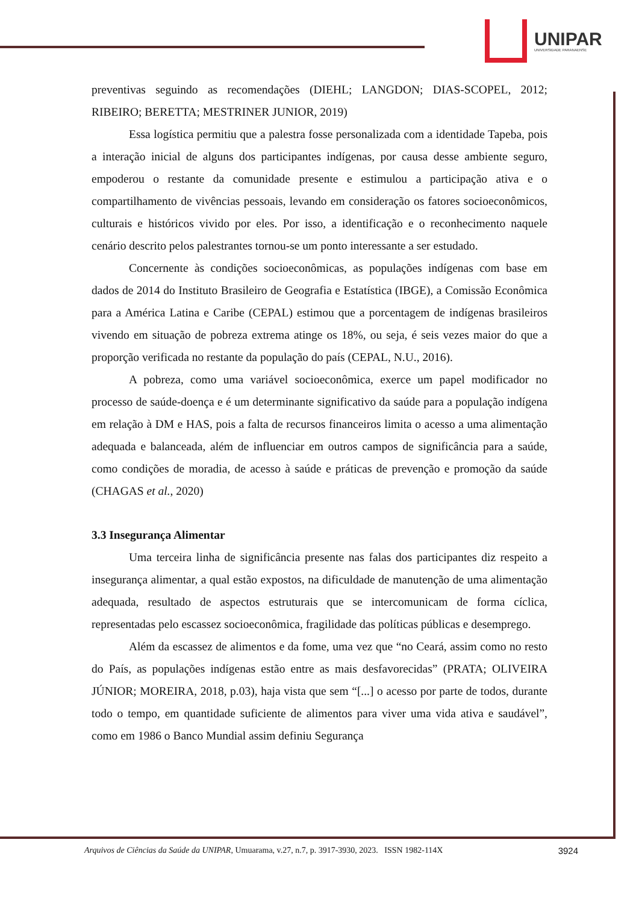UNIPAR
UNIVERSIDADE PARANAENSE
preventivas seguindo as recomendações (DIEHL; LANGDON; DIAS-SCOPEL, 2012; RIBEIRO; BERETTA; MESTRINER JUNIOR, 2019)
Essa logística permitiu que a palestra fosse personalizada com a identidade Tapeba, pois a interação inicial de alguns dos participantes indígenas, por causa desse ambiente seguro, empoderou o restante da comunidade presente e estimulou a participação ativa e o compartilhamento de vivências pessoais, levando em consideração os fatores socioeconômicos, culturais e históricos vivido por eles. Por isso, a identificação e o reconhecimento naquele cenário descrito pelos palestrantes tornou-se um ponto interessante a ser estudado.
Concernente às condições socioeconômicas, as populações indígenas com base em dados de 2014 do Instituto Brasileiro de Geografia e Estatística (IBGE), a Comissão Econômica para a América Latina e Caribe (CEPAL) estimou que a porcentagem de indígenas brasileiros vivendo em situação de pobreza extrema atinge os 18%, ou seja, é seis vezes maior do que a proporção verificada no restante da população do país (CEPAL, N.U., 2016).
A pobreza, como uma variável socioeconômica, exerce um papel modificador no processo de saúde-doença e é um determinante significativo da saúde para a população indígena em relação à DM e HAS, pois a falta de recursos financeiros limita o acesso a uma alimentação adequada e balanceada, além de influenciar em outros campos de significância para a saúde, como condições de moradia, de acesso à saúde e práticas de prevenção e promoção da saúde (CHAGAS et al., 2020)
3.3 Insegurança Alimentar
Uma terceira linha de significância presente nas falas dos participantes diz respeito a insegurança alimentar, a qual estão expostos, na dificuldade de manutenção de uma alimentação adequada, resultado de aspectos estruturais que se intercomunicam de forma cíclica, representadas pelo escassez socioeconômica, fragilidade das políticas públicas e desemprego.
Além da escassez de alimentos e da fome, uma vez que “no Ceará, assim como no resto do País, as populações indígenas estão entre as mais desfavorecidas” (PRATA; OLIVEIRA JÚNIOR; MOREIRA, 2018, p.03), haja vista que sem “[...] o acesso por parte de todos, durante todo o tempo, em quantidade suficiente de alimentos para viver uma vida ativa e saudável”, como em 1986 o Banco Mundial assim definiu Segurança
Arquivos de Ciências da Saúde da UNIPAR, Umuarama, v.27, n.7, p. 3917-3930, 2023. ISSN 1982-114X 3924